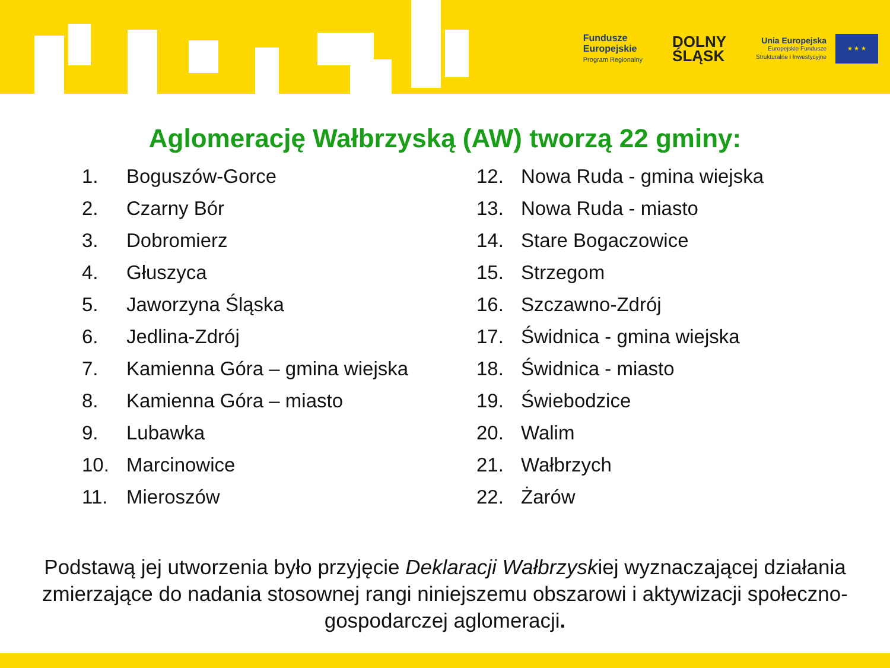Fundusze
Europejskie
Program Regionalny
DOLNY
ŚLĄSK
Unia Europejska
Europejskie Fundusze
Strukturalne i Inwestycyjne
★ ★ ★
Aglomerację Wałbrzyską (AW) tworzą 22 gminy:
1. Boguszów-Gorce
2. Czarny Bór
3. Dobromierz
4. Głuszyca
5. Jaworzyna Śląska
6. Jedlina-Zdrój
7. Kamienna Góra – gmina wiejska
8. Kamienna Góra – miasto
9. Lubawka
10. Marcinowice
11. Mieroszów
12. Nowa Ruda - gmina wiejska
13. Nowa Ruda - miasto
14. Stare Bogaczowice
15. Strzegom
16. Szczawno-Zdrój
17. Świdnica - gmina wiejska
18. Świdnica - miasto
19. Świebodzice
20. Walim
21. Wałbrzych
22. Żarów
Podstawą jej utworzenia było przyjęcie Deklaracji Wałbrzyskiej wyznaczającej działania zmierzające do nadania stosownej rangi niniejszemu obszarowi i aktywizacji społeczno-gospodarczej aglomeracji.